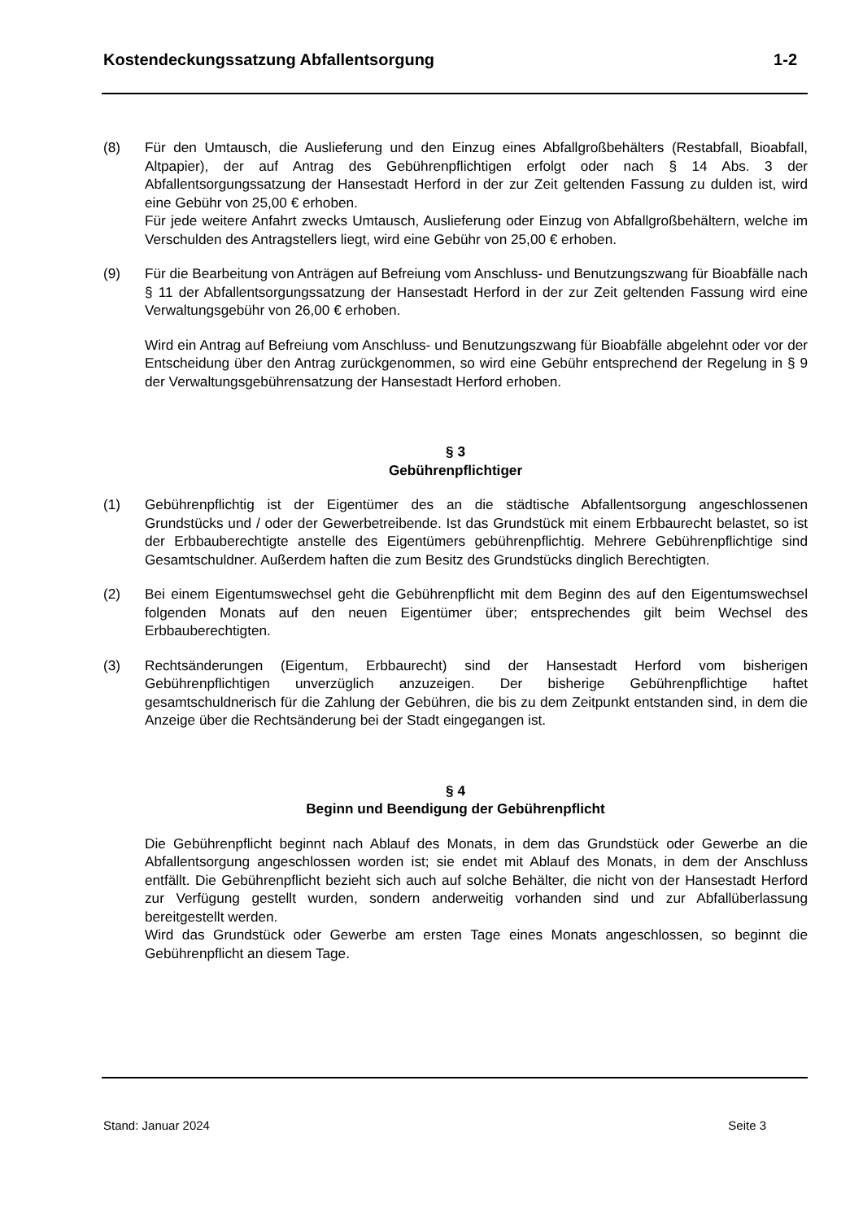Kostendeckungssatzung Abfallentsorgung 1-2
(8) Für den Umtausch, die Auslieferung und den Einzug eines Abfallgroßbehälters (Restabfall, Bioabfall, Altpapier), der auf Antrag des Gebührenpflichtigen erfolgt oder nach § 14 Abs. 3 der Abfallentsorgungssatzung der Hansestadt Herford in der zur Zeit geltenden Fassung zu dulden ist, wird eine Gebühr von 25,00 € erhoben.
Für jede weitere Anfahrt zwecks Umtausch, Auslieferung oder Einzug von Abfallgroßbehältern, welche im Verschulden des Antragstellers liegt, wird eine Gebühr von 25,00 € erhoben.
(9) Für die Bearbeitung von Anträgen auf Befreiung vom Anschluss- und Benutzungszwang für Bioabfälle nach § 11 der Abfallentsorgungssatzung der Hansestadt Herford in der zur Zeit geltenden Fassung wird eine Verwaltungsgebühr von 26,00 € erhoben.
Wird ein Antrag auf Befreiung vom Anschluss- und Benutzungszwang für Bioabfälle abgelehnt oder vor der Entscheidung über den Antrag zurückgenommen, so wird eine Gebühr entsprechend der Regelung in § 9 der Verwaltungsgebührensatzung der Hansestadt Herford erhoben.
§ 3
Gebührenpflichtiger
(1) Gebührenpflichtig ist der Eigentümer des an die städtische Abfallentsorgung angeschlossenen Grundstücks und / oder der Gewerbetreibende. Ist das Grundstück mit einem Erbbaurecht belastet, so ist der Erbbauberechtigte anstelle des Eigentümers gebührenpflichtig. Mehrere Gebührenpflichtige sind Gesamtschuldner. Außerdem haften die zum Besitz des Grundstücks dinglich Berechtigten.
(2) Bei einem Eigentumswechsel geht die Gebührenpflicht mit dem Beginn des auf den Eigentumswechsel folgenden Monats auf den neuen Eigentümer über; entsprechendes gilt beim Wechsel des Erbbauberechtigten.
(3) Rechtsänderungen (Eigentum, Erbbaurecht) sind der Hansestadt Herford vom bisherigen Gebührenpflichtigen unverzüglich anzuzeigen. Der bisherige Gebührenpflichtige haftet gesamtschuldnerisch für die Zahlung der Gebühren, die bis zu dem Zeitpunkt entstanden sind, in dem die Anzeige über die Rechtsänderung bei der Stadt eingegangen ist.
§ 4
Beginn und Beendigung der Gebührenpflicht
Die Gebührenpflicht beginnt nach Ablauf des Monats, in dem das Grundstück oder Gewerbe an die Abfallentsorgung angeschlossen worden ist; sie endet mit Ablauf des Monats, in dem der Anschluss entfällt. Die Gebührenpflicht bezieht sich auch auf solche Behälter, die nicht von der Hansestadt Herford zur Verfügung gestellt wurden, sondern anderweitig vorhanden sind und zur Abfallüberlassung bereitgestellt werden.
Wird das Grundstück oder Gewerbe am ersten Tage eines Monats angeschlossen, so beginnt die Gebührenpflicht an diesem Tage.
Stand: Januar 2024 Seite 3